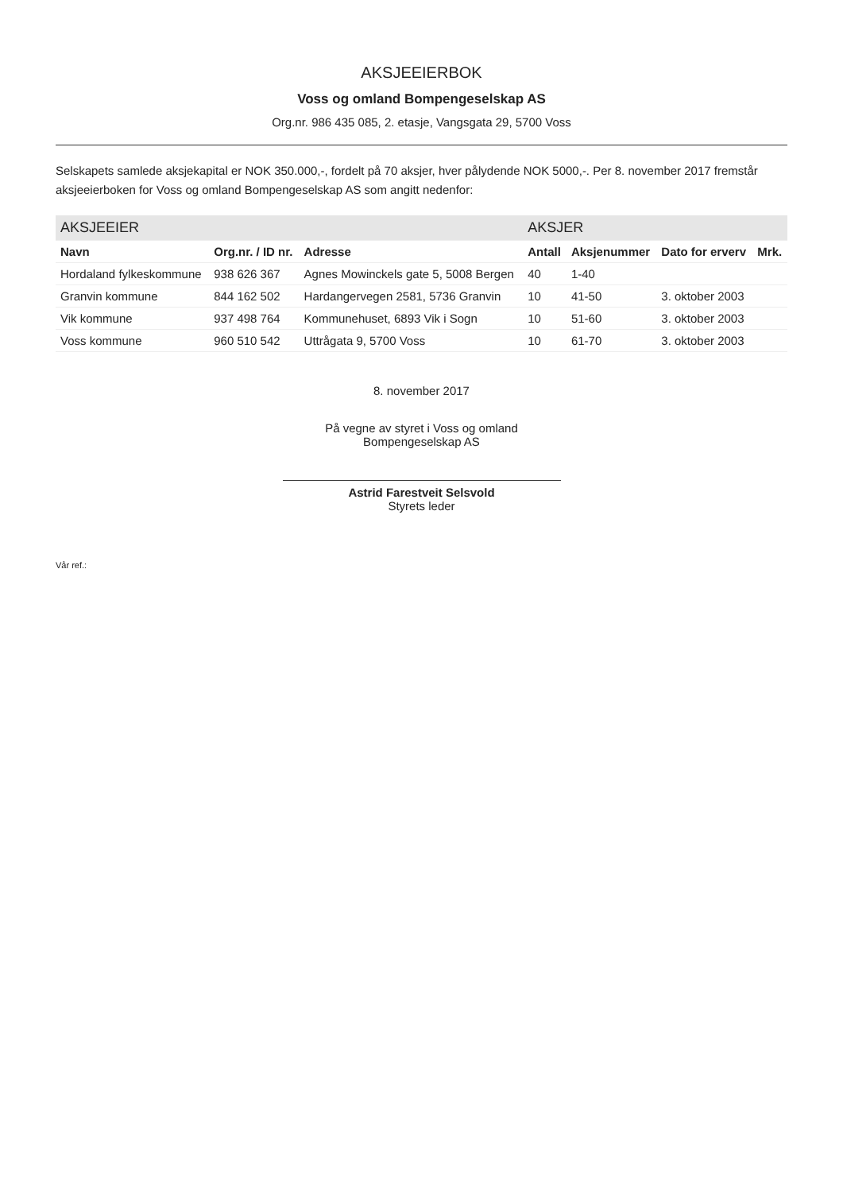AKSJEEIERBOK
Voss og omland Bompengeselskap AS
Org.nr. 986 435 085, 2. etasje, Vangsgata 29, 5700 Voss
Selskapets samlede aksjekapital er NOK 350.000,-, fordelt på 70 aksjer, hver pålydende NOK 5000,-. Per 8. november 2017 fremstår aksjeeierboken for Voss og omland Bompengeselskap AS som angitt nedenfor:
| AKSJEEIER | | | AKSJER | | | |
| --- | --- | --- | --- | --- | --- | --- |
| Navn | Org.nr. / ID nr. | Adresse | Antall | Aksjenummer | Dato for erverv | Mrk. |
| Hordaland fylkeskommune | 938 626 367 | Agnes Mowinckels gate 5, 5008 Bergen | 40 | 1-40 | | |
| Granvin kommune | 844 162 502 | Hardangervegen 2581, 5736 Granvin | 10 | 41-50 | 3. oktober 2003 | |
| Vik kommune | 937 498 764 | Kommunehuset, 6893 Vik i Sogn | 10 | 51-60 | 3. oktober 2003 | |
| Voss kommune | 960 510 542 | Uttrågata 9, 5700 Voss | 10 | 61-70 | 3. oktober 2003 | |
8. november 2017
På vegne av styret i Voss og omland
Bompengeselskap AS
Astrid Farestveit Selsvold
Styrets leder
Vår ref.: